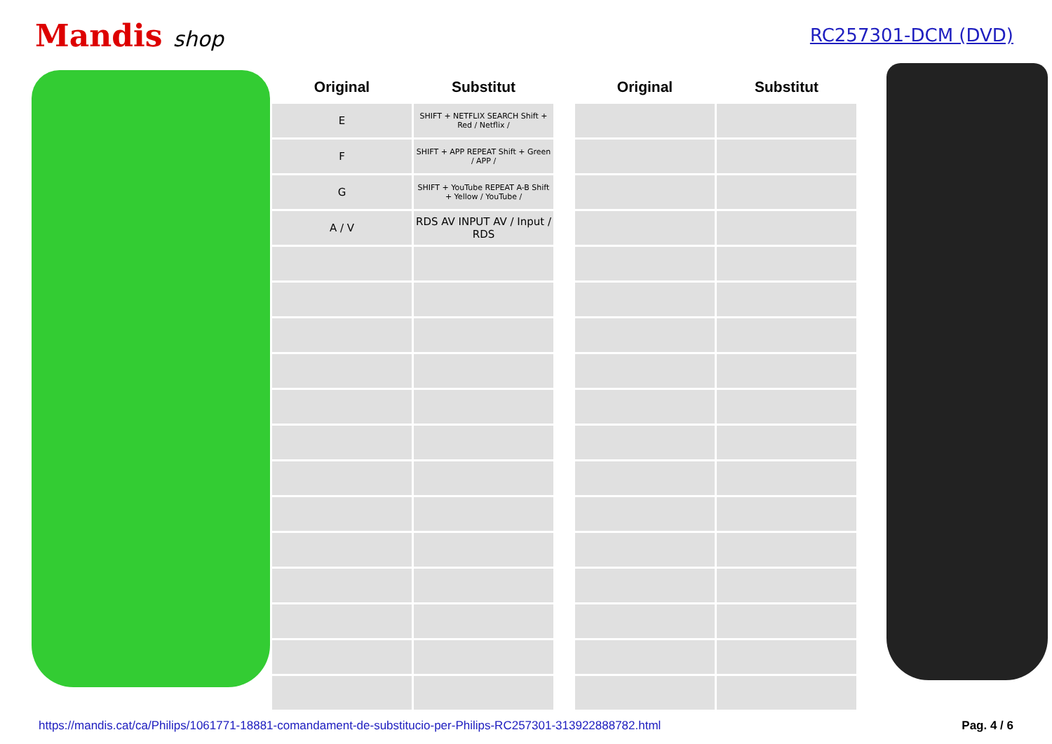Mandis shop
RC257301-DCM (DVD)
| Original | Substitut |
| --- | --- |
| E | SHIFT + NETFLIX SEARCH Shift + Red / Netflix / |
| F | SHIFT + APP REPEAT Shift + Green / APP / |
| G | SHIFT + YouTube REPEAT A-B Shift + Yellow / YouTube / |
| A / V | RDS AV INPUT AV / Input / RDS |
| Original | Substitut |
| --- | --- |
https://mandis.cat/ca/Philips/1061771-18881-comandament-de-substitucio-per-Philips-RC257301-313922888782.html Pag. 4 / 6